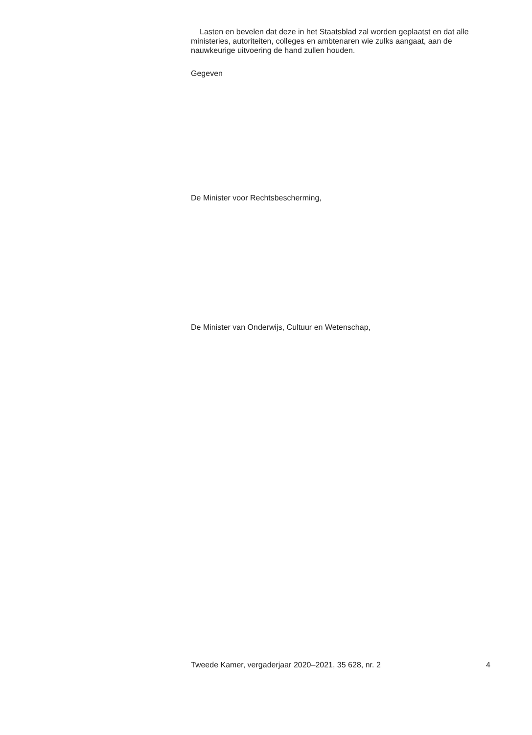Lasten en bevelen dat deze in het Staatsblad zal worden geplaatst en dat alle ministeries, autoriteiten, colleges en ambtenaren wie zulks aangaat, aan de nauwkeurige uitvoering de hand zullen houden.
Gegeven
De Minister voor Rechtsbescherming,
De Minister van Onderwijs, Cultuur en Wetenschap,
Tweede Kamer, vergaderjaar 2020–2021, 35 628, nr. 2 4